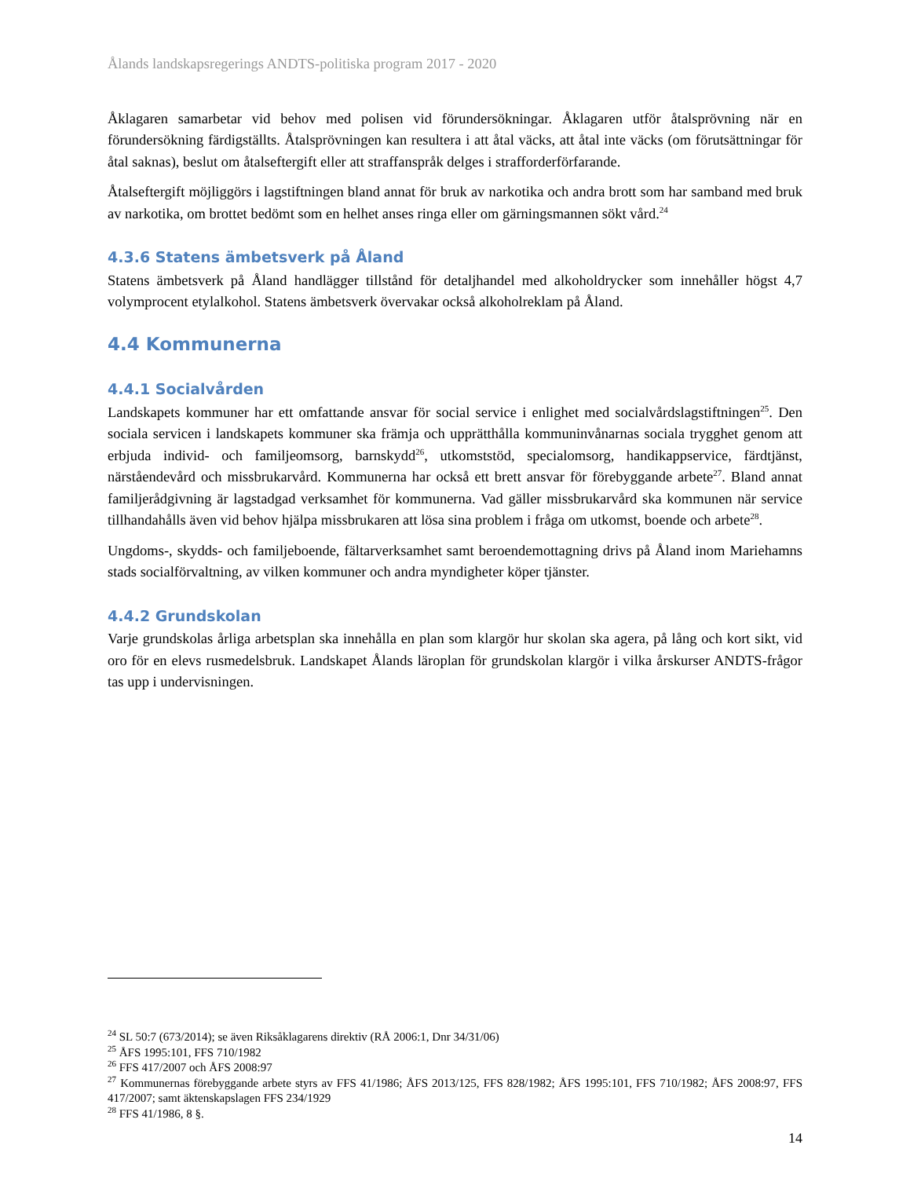Ålands landskapsregerings ANDTS-politiska program 2017 - 2020
Åklagaren samarbetar vid behov med polisen vid förundersökningar. Åklagaren utför åtalsprövning när en förundersökning färdigställts. Åtalsprövningen kan resultera i att åtal väcks, att åtal inte väcks (om förutsättningar för åtal saknas), beslut om åtalseftergift eller att straffanspråk delges i strafforderförfarande.
Åtalseftergift möjliggörs i lagstiftningen bland annat för bruk av narkotika och andra brott som har samband med bruk av narkotika, om brottet bedömt som en helhet anses ringa eller om gärningsmannen sökt vård.<sup>24</sup>
4.3.6 Statens ämbetsverk på Åland
Statens ämbetsverk på Åland handlägger tillstånd för detaljhandel med alkoholdrycker som innehåller högst 4,7 volymprocent etylalkohol. Statens ämbetsverk övervakar också alkoholreklam på Åland.
4.4 Kommunerna
4.4.1 Socialvården
Landskapets kommuner har ett omfattande ansvar för social service i enlighet med socialvårdslagstiftningen<sup>25</sup>. Den sociala servicen i landskapets kommuner ska främja och upprätthålla kommuninvånarnas sociala trygghet genom att erbjuda individ- och familjeomsorg, barnskydd<sup>26</sup>, utkomststöd, specialomsorg, handikappservice, färdtjänst, närståendevård och missbrukarvård. Kommunerna har också ett brett ansvar för förebyggande arbete<sup>27</sup>. Bland annat familjerådgivning är lagstadgad verksamhet för kommunerna. Vad gäller missbrukarvård ska kommunen när service tillhandahålls även vid behov hjälpa missbrukaren att lösa sina problem i fråga om utkomst, boende och arbete<sup>28</sup>.
Ungdoms-, skydds- och familjeboende, fältarverksamhet samt beroendemottagning drivs på Åland inom Mariehamns stads socialförvaltning, av vilken kommuner och andra myndigheter köper tjänster.
4.4.2 Grundskolan
Varje grundskolas årliga arbetsplan ska innehålla en plan som klargör hur skolan ska agera, på lång och kort sikt, vid oro för en elevs rusmedelsbruk. Landskapet Ålands läroplan för grundskolan klargör i vilka årskurser ANDTS-frågor tas upp i undervisningen.
<sup>24</sup> SL 50:7 (673/2014); se även Riksåklagarens direktiv (RÅ 2006:1, Dnr 34/31/06)
<sup>25</sup> ÅFS 1995:101, FFS 710/1982
<sup>26</sup> FFS 417/2007 och ÅFS 2008:97
<sup>27</sup> Kommunernas förebyggande arbete styrs av FFS 41/1986; ÅFS 2013/125, FFS 828/1982; ÅFS 1995:101, FFS 710/1982; ÅFS 2008:97, FFS 417/2007; samt äktenskapslagen FFS 234/1929
<sup>28</sup> FFS 41/1986, 8 §.
14